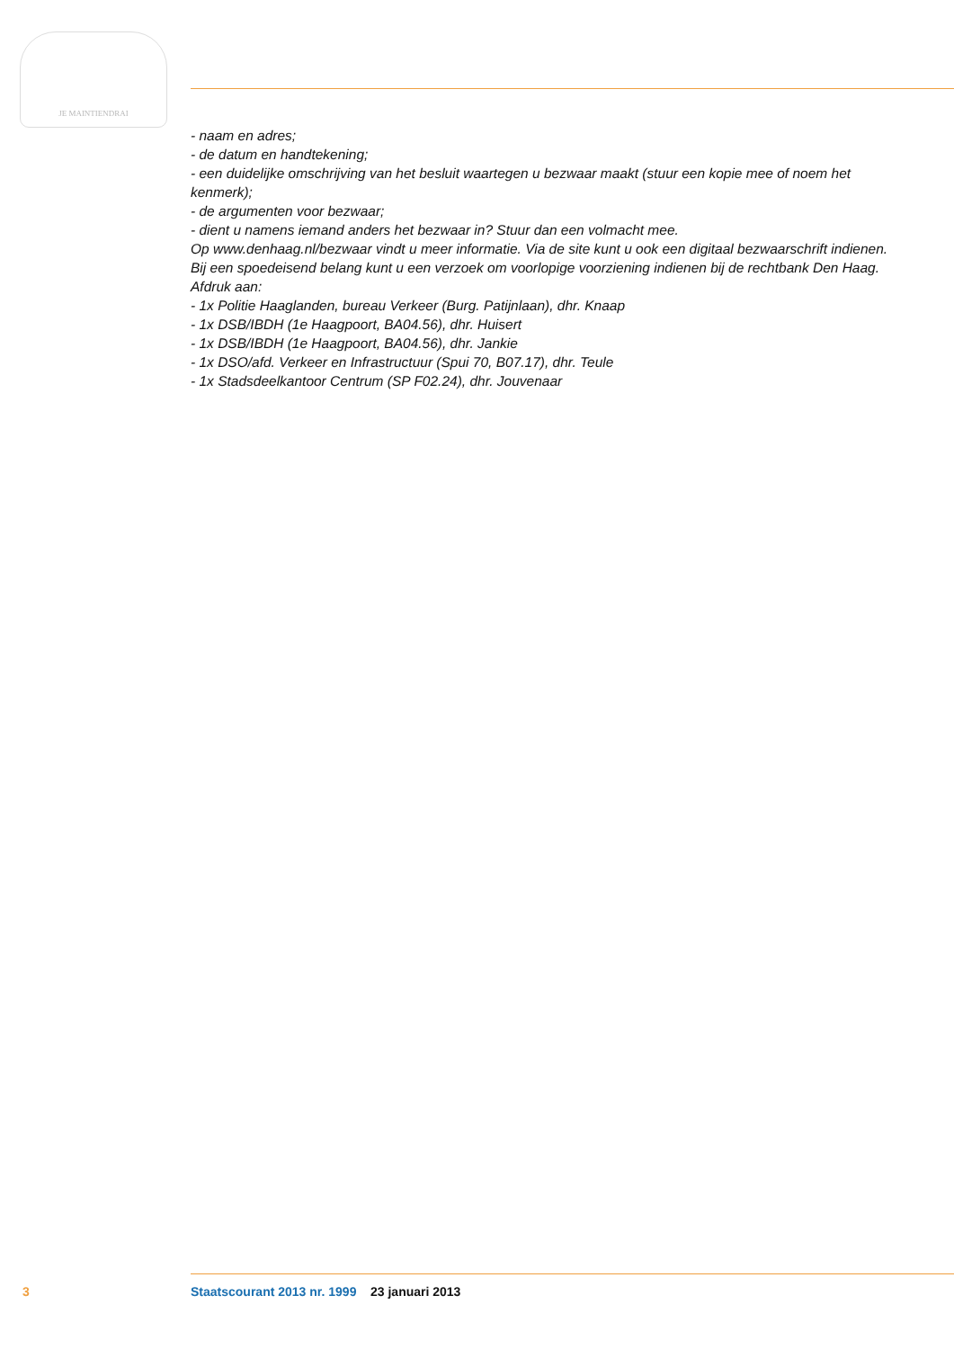JE MAINTIENDRAI
- naam en adres;
- de datum en handtekening;
- een duidelijke omschrijving van het besluit waartegen u bezwaar maakt (stuur een kopie mee of noem het kenmerk);
- de argumenten voor bezwaar;
- dient u namens iemand anders het bezwaar in? Stuur dan een volmacht mee.
Op www.denhaag.nl/bezwaar vindt u meer informatie. Via de site kunt u ook een digitaal bezwaarschrift indienen.
Bij een spoedeisend belang kunt u een verzoek om voorlopige voorziening indienen bij de rechtbank Den Haag.
Afdruk aan:
- 1x Politie Haaglanden, bureau Verkeer (Burg. Patijnlaan), dhr. Knaap
- 1x DSB/IBDH (1e Haagpoort, BA04.56), dhr. Huisert
- 1x DSB/IBDH (1e Haagpoort, BA04.56), dhr. Jankie
- 1x DSO/afd. Verkeer en Infrastructuur (Spui 70, B07.17), dhr. Teule
- 1x Stadsdeelkantoor Centrum (SP F02.24), dhr. Jouvenaar
3 Staatscourant 2013 nr. 1999 23 januari 2013